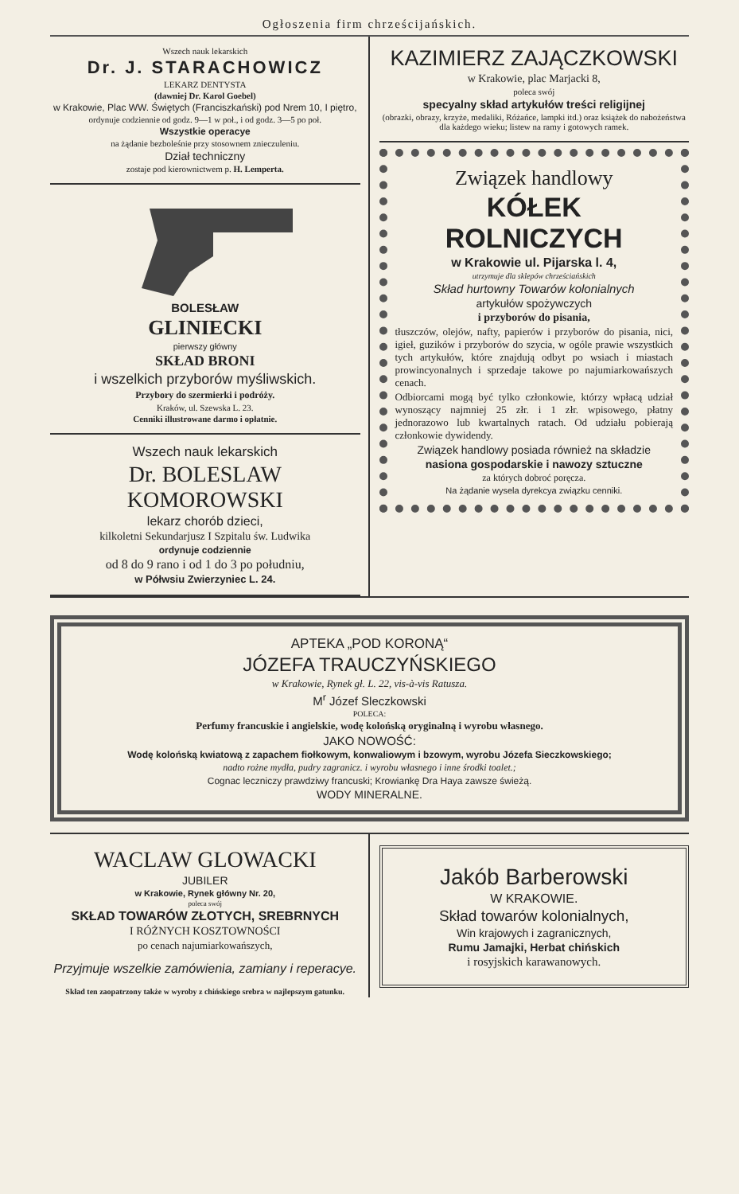Ogłoszenia firm chrześcijańskich.
Wszech nauk lekarskich
Dr. J. STARACHOWICZ
LEKARZ DENTYSTA
(dawniej Dr. Karol Goebel)
w Krakowie, Plac WW. Świętych (Franciszkański) pod Nrem 10, I piętro,
ordynuje codziennie od godz. 9—1 w poł., i od godz. 3—5 po poł.
Wszystkie operacye
na żądanie bezboleśnie przy stosownem znieczuleniu.
Dział techniczny
zostaje pod kierownictwem p. H. Lemperta.
BOLESŁAW
GLINIECKI
pierwszy główny
SKŁAD BRONI
i wszelkich przyborów myśliwskich.
Przybory do szermierki i podróży.
Kraków, ul. Szewska L. 23.
Cenniki illustrowane darmo i opłatnie.
Wszech nauk lekarskich
Dr. BOLESLAW KOMOROWSKI
lekarz chorób dzieci,
kilkoletni Sekundarjusz I Szpitalu św. Ludwika
ordynuje codziennie
od 8 do 9 rano i od 1 do 3 po południu,
w Półwsiu Zwierzyniec L. 24.
KAZIMIERZ ZAJĄCZKOWSKI
w Krakowie, plac Marjacki 8,
poleca swój
specyalny skład artykułów treści religijnej
(obrazki, obrazy, krzyże, medaliki, Różańce, lampki itd.) oraz książek do nabożeństwa dla każdego wieku; listew na ramy i gotowych ramek.
Związek handlowy
KÓŁEK ROLNICZYCH
w Krakowie ul. Pijarska l. 4,
utrzymuje dla sklepów chrześciańskich
Skład hurtowny Towarów kolonialnych
artykułów spożywczych
i przyborów do pisania,
tłuszczów, olejów, nafty, papierów i przyborów do pisania, nici, igieł, guzików i przyborów do szycia, w ogóle prawie wszystkich tych artykułów, które znajdują odbyt po wsiach i miastach prowincyonalnych i sprzedaje takowe po najumiarkowańszych cenach.
Odbiorcami mogą być tylko członkowie, którzy wpłacą udział wynoszący najmniej 25 złr. i 1 złr. wpisowego, płatny jednorazowo lub kwartalnych ratach. Od udziału pobierają członkowie dywidendy.
Związek handlowy posiada również na składzie
nasiona gospodarskie i nawozy sztuczne
za których dobroć poręcza.
Na żądanie wysela dyrekcya związku cenniki.
APTEKA „POD KORONĄ“
JÓZEFA TRAUCZYŃSKIEGO
w Krakowie, Rynek gł. L. 22, vis-à-vis Ratusza.
M<sup>r</sup> Józef Sleczkowski
POLECA:
Perfumy francuskie i angielskie, wodę kolońską oryginalną i wyrobu własnego.
JAKO NOWOŚĆ:
Wodę kolońską kwiatową z zapachem fiołkowym, konwaliowym i bzowym, wyrobu Józefa Sieczkowskiego;
nadto rożne mydła, pudry zagranicz. i wyrobu własnego i inne środki toalet.;
Cognac leczniczy prawdziwy francuski; Krowiankę Dra Haya zawsze świeżą.
WODY MINERALNE.
WACLAW GLOWACKI
JUBILER
w Krakowie, Rynek główny Nr. 20,
poleca swój
SKŁAD TOWARÓW ZŁOTYCH, SREBRNYCH
I RÓŻNYCH KOSZTOWNOŚCI
po cenach najumiarkowańszych,
Przyjmuje wszelkie zamówienia, zamiany i reperacye.
Skład ten zaopatrzony także w wyroby z chińskiego srebra w najlepszym gatunku.
Jakób Barberowski
W KRAKOWIE.
Skład towarów kolonialnych,
Win krajowych i zagranicznych,
Rumu Jamajki, Herbat chińskich
i rosyjskich karawanowych.